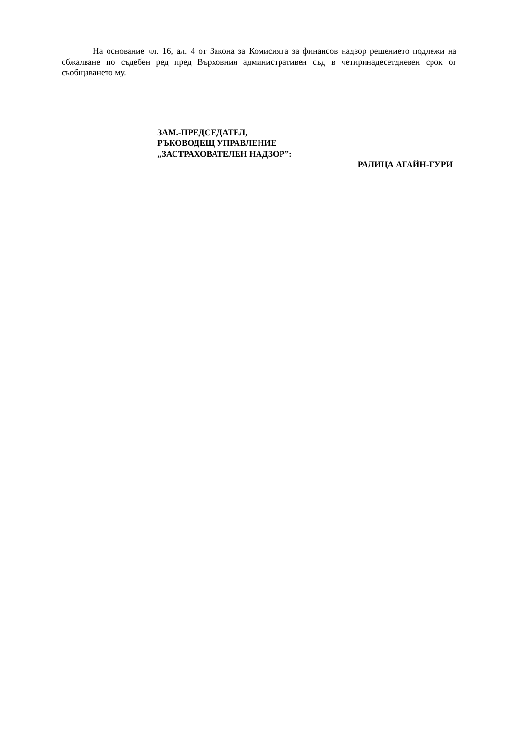На основание чл. 16, ал. 4 от Закона за Комисията за финансов надзор решението подлежи на обжалване по съдебен ред пред Върховния административен съд в четиринадесетдневен срок от съобщаването му.
ЗАМ.-ПРЕДСЕДАТЕЛ,
РЪКОВОДЕЩ УПРАВЛЕНИЕ
„ЗАСТРАХОВАТЕЛЕН НАДЗОР”:
РАЛИЦА АГАЙН-ГУРИ